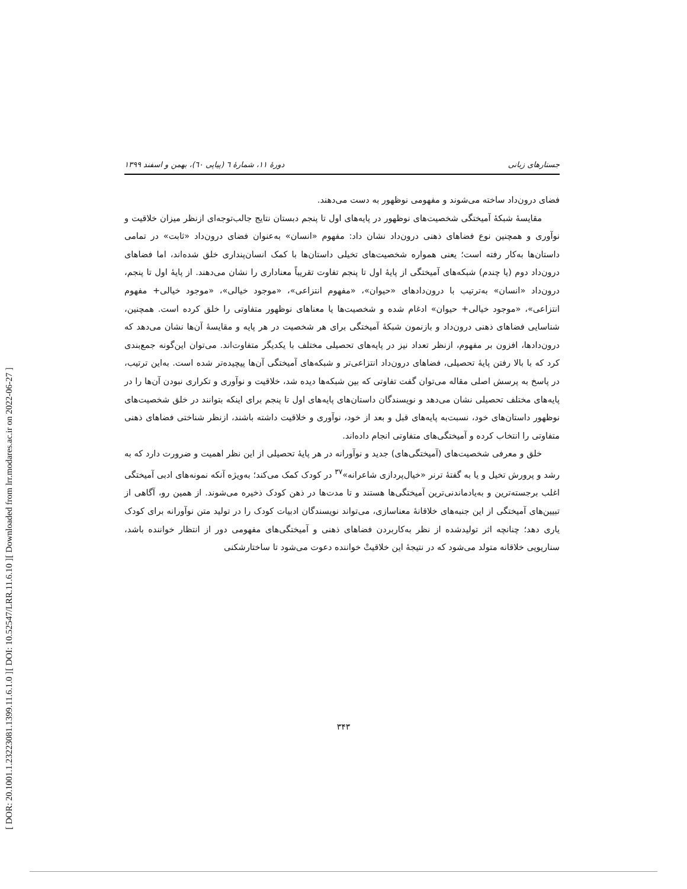[ Downloaded from lrr.modares.ac.ir on 2022-06-27 ]
[ DOI: 10.52547/LRR.11.6.10 ]
[ DOR: 20.1001.1.23223081.1399.11.6.1.0 ]
جستارهای زبانی دورهٔ ۱۱، شمارهٔ ٦ (پیاپی ٦٠)، بهمن و اسفند ۱۳۹۹
فضای درون‌داد ساخته می‌شوند و مفهومی نوظهور به دست می‌دهند.
مقایسهٔ شبکهٔ آمیختگی شخصیت‌های نوظهور در پایه‌های اول تا پنجم دبستان نتایج جالب‌توجه‌ای ازنظر میزان خلاقیت و نوآوری و همچنین نوع فضاهای ذهنی درون‌داد نشان داد: مفهوم «انسان» به‌عنوان فضای درون‌داد «ثابت» در تمامی داستان‌ها به‌کار رفته است؛ یعنی همواره شخصیت‌های تخیلی داستان‌ها با کمک انسان‌پنداری خلق شده‌اند، اما فضاهای درون‌داد دوم (یا چندم) شبکه‌های آمیختگی از پایهٔ اول تا پنجم تفاوت تقریباً معناداری را نشان می‌دهند. از پایهٔ اول تا پنجم، درون‌داد «انسان» به‌ترتیب با درون‌دادهای «حیوان»، «مفهوم انتزاعی»، «موجود خیالی»، «موجود خیالی+ مفهوم انتزاعی»، «موجود خیالی+ حیوان» ادغام شده و شخصیت‌ها یا معناهای نوظهور متفاوتی را خلق کرده است. همچنین، شناسایی فضاهای ذهنی درون‌داد و بازنمون شبکهٔ آمیختگی برای هر شخصیت در هر پایه و مقایسهٔ آن‌ها نشان می‌دهد که درون‌دادها، افزون بر مفهوم، ازنظر تعداد نیز در پایه‌های تحصیلی مختلف با یکدیگر متفاوت‌اند. می‌توان این‌گونه جمع‌بندی کرد که با بالا رفتن پایهٔ تحصیلی، فضاهای درون‌داد انتزاعی‌تر و شبکه‌های آمیختگی آن‌ها پیچیده‌تر شده است. به‌این ترتیب، در پاسخ به پرسش اصلی مقاله می‌توان گفت تفاوتی که بین شبکه‌ها دیده شد، خلاقیت و نوآوری و تکراری نبودن آن‌ها را در پایه‌های مختلف تحصیلی نشان می‌دهد و نویسندگان داستان‌های پایه‌های اول تا پنجم برای اینکه بتوانند در خلق شخصیت‌های نوظهور داستان‌های خود، نسبت‌به پایه‌های قبل و بعد از خود، نوآوری و خلاقیت داشته باشند، ازنظر شناختی فضاهای ذهنی متفاوتی را انتخاب کرده و آمیختگی‌های متفاوتی انجام داده‌اند.
خلق و معرفی شخصیت‌های (آمیختگی‌های) جدید و نوآورانه در هر پایهٔ تحصیلی از این نظر اهمیت و ضرورت دارد که به رشد و پرورش تخیل و یا به گفتهٔ ترنر «خیال‌پردازی شاعرانه»<sup>۳۷</sup> در کودک کمک می‌کند؛ به‌ویژه آنکه نمونه‌های ادبی آمیختگی اغلب برجسته‌ترین و به‌یادماندنی‌ترین آمیختگی‌ها هستند و تا مدت‌ها در ذهن کودک ذخیره می‌شوند. از همین رو، آگاهی از تبیین‌های آمیختگی از این جنبه‌های خلاقانهٔ معناسازی، می‌تواند نویسندگان ادبیات کودک را در تولید متن نوآورانه برای کودک یاری دهد؛ چنانچه اثر تولیدشده از نظر به‌کاربردن فضاهای ذهنی و آمیختگی‌های مفهومی دور از انتظار خواننده باشد، سناریویی خلاقانه متولد می‌شود که در نتیجهٔ این خلاقیتْ خواننده دعوت می‌شود تا ساختارشکنی
۳۴۳